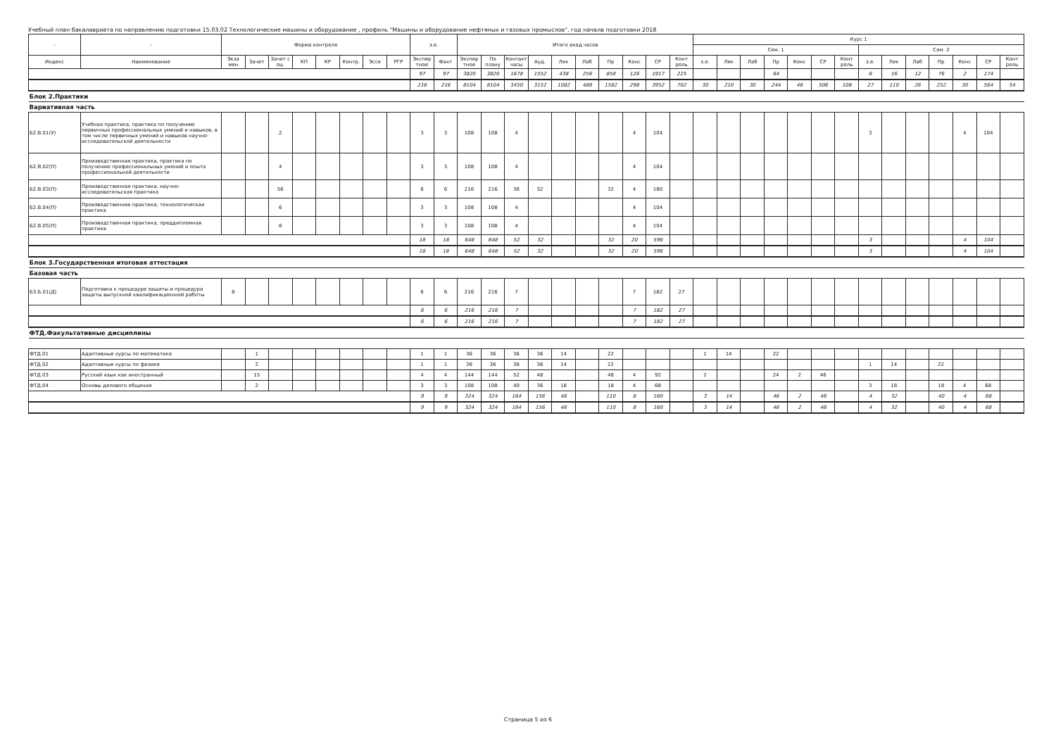Учебный план бакалавриата по направлению подготовки 15.03.02 Технологические машины и оборудование , профиль "Машины и оборудование нефтяных и газовых промыслов", год начала подготовки 2018
| - | - | Форма контроля | | | | | | | | з.е. | | Итого акад.часов | | | | | | | | | | Курс 1 | | | | | | | | | | | | | |
| --- | --- | --- | --- | --- | --- | --- | --- | --- | --- | --- | --- | --- | --- | --- | --- | --- | --- | --- | --- | --- | --- | --- | --- | --- | --- | --- | --- | --- | --- | --- | --- | --- | --- | --- | --- |
| | | | | | | | | | | | | | | | | | | | | | | Сем. 1 | | | | | | | Сем. 2 | | | | | | |
| Индекс | Наименование | Экза мен | Зачет | Зачет с оц. | КП | КР | Контр. | Эссе | РГР | Экспер тное | Факт | Экспер тное | По плану | Контакт часы | Ауд. | Лек | Лаб | Пр | Конс | СР | Конт роль | з.е. | Лек | Лаб | Пр | Конс | СР | Конт роль | з.е. | Лек | Лаб | Пр | Конс | СР | Конт роль |
| | | | | | | | | | | 97 | 97 | 3820 | 3820 | 1678 | 1552 | 438 | 256 | 858 | 126 | 1917 | 225 | | | | 64 | | | | 6 | 16 | 12 | 76 | 2 | 174 | |
| | | | | | | | | | | 216 | 216 | 8104 | 8104 | 3450 | 3152 | 1082 | 488 | 1582 | 298 | 3952 | 702 | 30 | 210 | 30 | 244 | 46 | 506 | 108 | 27 | 110 | 26 | 252 | 30 | 564 | 54 |
| Блок 2.Практики | | | | | | | | | | | | | | | | | | | | | | | | | | | | | | | | | | | |
| Вариативная часть | | | | | | | | | | | | | | | | | | | | | | | | | | | | | | | | | | | |
| Б2.В.01(У) | Учебная практика, практика по получению первичных профессиональных умений и навыков, в том числе первичных умений и навыков научно-исследовательской деятельности | | | 2 | | | | | | 3 | 3 | 108 | 108 | 4 | | | | | 4 | 104 | | | | | | | | | 3 | | | | 4 | 104 | |
| Б2.В.02(П) | Производственная практика, практика по получению профессиональных умений и опыта профессиональной деятельности | | | 4 | | | | | | 3 | 3 | 108 | 108 | 4 | | | | | 4 | 104 | | | | | | | | | | | | | | | |
| Б2.В.03(П) | Производственная практика, научно-исследовательская практика | | | 56 | | | | | | 6 | 6 | 216 | 216 | 36 | 32 | | | 32 | 4 | 180 | | | | | | | | | | | | | | | |
| Б2.В.04(П) | Производственная практика, технологическая практика | | | 6 | | | | | | 3 | 3 | 108 | 108 | 4 | | | | | 4 | 104 | | | | | | | | | | | | | | | |
| Б2.В.05(П) | Производственная практика, преддипломная практика | | | 8 | | | | | | 3 | 3 | 108 | 108 | 4 | | | | | 4 | 104 | | | | | | | | | | | | | | | |
| | | | | | | | | | | 18 | 18 | 648 | 648 | 52 | 32 | | | 32 | 20 | 596 | | | | | | | | | 3 | | | | 4 | 104 | |
| | | | | | | | | | | 18 | 18 | 648 | 648 | 52 | 32 | | | 32 | 20 | 596 | | | | | | | | | 3 | | | | 4 | 104 | |
| Блок 3.Государственная итоговая аттестация | | | | | | | | | | | | | | | | | | | | | | | | | | | | | | | | | | | |
| Базовая часть | | | | | | | | | | | | | | | | | | | | | | | | | | | | | | | | | | | |
| Б3.Б.01(Д) | Подготовка к процедуре защиты и процедура защиты выпускной квалификационной работы | 8 | | | | | | | | 6 | 6 | 216 | 216 | 7 | | | | | 7 | 182 | 27 | | | | | | | | | | | | | | |
| | | | | | | | | | | 6 | 6 | 216 | 216 | 7 | | | | | 7 | 182 | 27 | | | | | | | | | | | | | | |
| | | | | | | | | | | 6 | 6 | 216 | 216 | 7 | | | | | 7 | 182 | 27 | | | | | | | | | | | | | | |
| ФТД.Факультативные дисциплины | | | | | | | | | | | | | | | | | | | | | | | | | | | | | | | | | | | |
| ФТД.01 | Адаптивные курсы по математике | | 1 | | | | | | | 1 | 1 | 36 | 36 | 36 | 36 | 14 | | 22 | | | | 1 | 14 | | 22 | | | | | | | | | | |
| ФТД.02 | Адаптивные курсы по физике | | 2 | | | | | | | 1 | 1 | 36 | 36 | 36 | 36 | 14 | | 22 | | | | | | | | | | | 1 | 14 | | 22 | | | |
| ФТД.03 | Русский язык как иностранный | | 15 | | | | | | | 4 | 4 | 144 | 144 | 52 | 48 | | | 48 | 4 | 92 | | 2 | | | 24 | 2 | 46 | | | | | | | | |
| ФТД.04 | Основы делового общения | | 2 | | | | | | | 3 | 3 | 108 | 108 | 40 | 36 | 18 | | 18 | 4 | 68 | | | | | | | | | 3 | 18 | | 18 | 4 | 68 | |
| | | | | | | | | | | 9 | 9 | 324 | 324 | 164 | 156 | 46 | | 110 | 8 | 160 | | 3 | 14 | | 46 | 2 | 46 | | 4 | 32 | | 40 | 4 | 68 | |
| | | | | | | | | | | 9 | 9 | 324 | 324 | 164 | 156 | 46 | | 110 | 8 | 160 | | 3 | 14 | | 46 | 2 | 46 | | 4 | 32 | | 40 | 4 | 68 | |
Страница 5 из 6